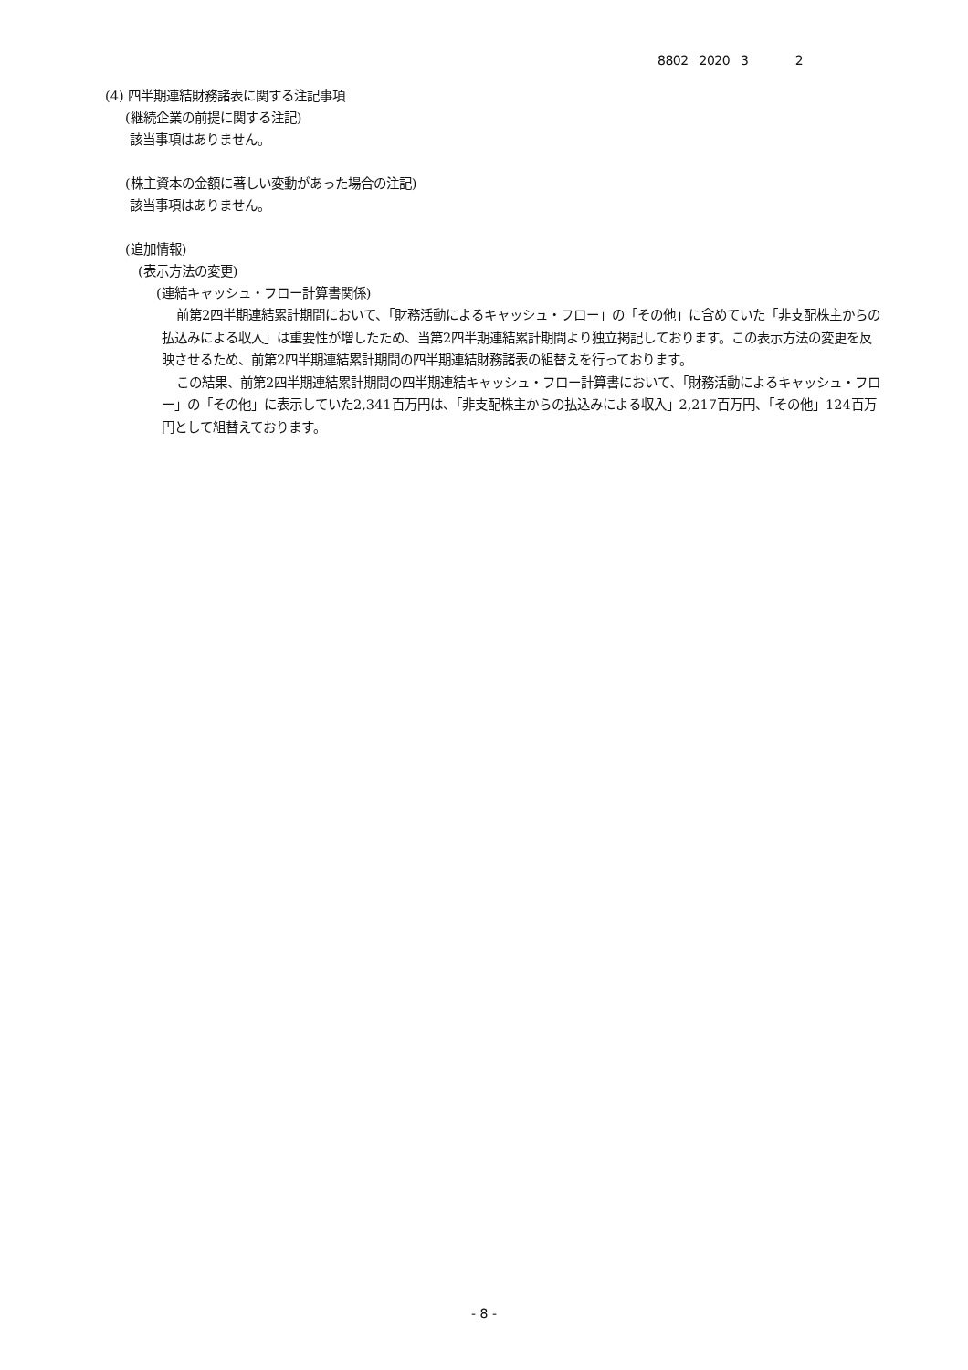8802 2020 3 2
(4) 四半期連結財務諸表に関する注記事項
(継続企業の前提に関する注記)
該当事項はありません。
(株主資本の金額に著しい変動があった場合の注記)
該当事項はありません。
(追加情報)
(表示方法の変更)
(連結キャッシュ・フロー計算書関係)
前第2四半期連結累計期間において、「財務活動によるキャッシュ・フロー」の「その他」に含めていた「非支配株主からの払込みによる収入」は重要性が増したため、当第2四半期連結累計期間より独立掲記しております。この表示方法の変更を反映させるため、前第2四半期連結累計期間の四半期連結財務諸表の組替えを行っております。
この結果、前第2四半期連結累計期間の四半期連結キャッシュ・フロー計算書において、「財務活動によるキャッシュ・フロー」の「その他」に表示していた2,341百万円は、「非支配株主からの払込みによる収入」2,217百万円、「その他」124百万円として組替えております。
- 8 -